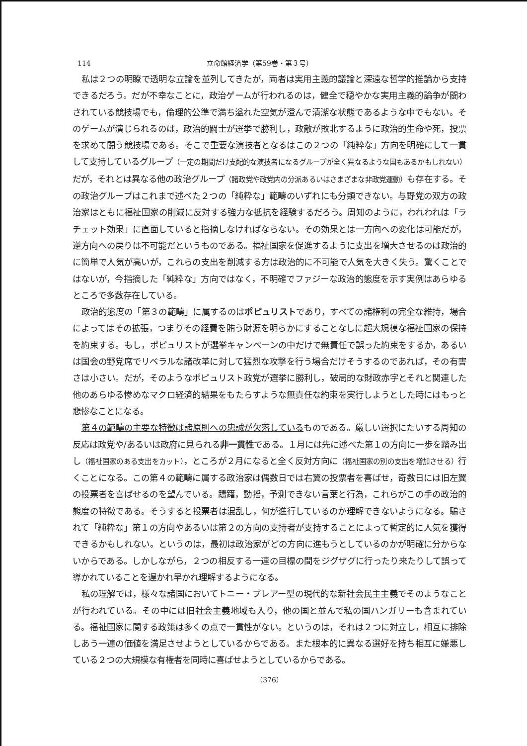114 立命館経済学（第59巻・第３号）
私は２つの明瞭で透明な立論を並列してきたが，両者は実用主義的議論と深遠な哲学的推論から支持できるだろう。だが不幸なことに，政治ゲームが行われるのは，健全で穏やかな実用主義的論争が闘わされている競技場でも，倫理的公準で満ち溢れた空気が澄んで清潔な状態であるような中でもない。そのゲームが演じられるのは，政治的闘士が選挙で勝利し，政敵が敗北するように政治的生命や死，投票を求めて闘う競技場である。そこで重要な演技者となるはこの２つの「純粋な」方向を明確にして一貫して支持しているグループ（一定の期間だけ支配的な演技者になるグループが全く異なるような国もあるかもしれない）だが，それとは異なる他の政治グループ（諸政党や政党内の分派あるいはさまざまな非政党運動）も存在する。その政治グループはこれまで述べた２つの「純粋な」範疇のいずれにも分類できない。与野党の双方の政治家はともに福祉国家の削減に反対する強力な抵抗を経験するだろう。周知のように，われわれは「ラチェット効果」に直面していると指摘しなければならない。その効果とは一方向への変化は可能だが，逆方向への戻りは不可能だというものである。福祉国家を促進するように支出を増大させるのは政治的に簡単で人気が高いが，これらの支出を削減する方は政治的に不可能で人気を大きく失う。驚くことではないが，今指摘した「純粋な」方向ではなく，不明確でファジーな政治的態度を示す実例はあらゆるところで多数存在している。
政治的態度の「第３の範疇」に属するのはポピュリストであり，すべての諸権利の完全な維持，場合によってはその拡張，つまりその経費を賄う財源を明らかにすることなしに超大規模な福祉国家の保持を約束する。もし，ポピュリストが選挙キャンペーンの中だけで無責任で誤った約束をするか，あるいは国会の野党席でリベラルな諸改革に対して猛烈な攻撃を行う場合だけそうするのであれば，その有害さは小さい。だが，そのようなポピュリスト政党が選挙に勝利し，破局的な財政赤字とそれと関連した他のあらゆる惨めなマクロ経済的結果をもたらすような無責任な約束を実行しようとした時にはもっと悲惨なことになる。
第４の範疇の主要な特徴は諸原則への忠誠が欠落しているものである。厳しい選択にたいする周知の反応は政党や/あるいは政府に見られる非一貫性である。１月には先に述べた第１の方向に一歩を踏み出し（福祉国家のある支出をカット），ところが２月になると全く反対方向に（福祉国家の別の支出を増加させる）行くことになる。この第４の範疇に属する政治家は偶数日では右翼の投票者を喜ばせ，奇数日には旧左翼の投票者を喜ばせるのを望んでいる。躊躇，動揺，予測できない言葉と行為，これらがこの手の政治的態度の特徴である。そうすると投票者は混乱し，何が進行しているのか理解できないようになる。騙されて「純粋な」第１の方向やあるいは第２の方向の支持者が支持することによって暫定的に人気を獲得できるかもしれない。というのは，最初は政治家がどの方向に進もうとしているのかが明確に分からないからである。しかしながら，２つの相反する一連の目標の間をジグザグに行ったり来たりして誤って導かれていることを遅かれ早かれ理解するようになる。
私の理解では，様々な諸国においてトニー・ブレアー型の現代的な新社会民主主義でそのようなことが行われている。その中には旧社会主義地域も入り，他の国と並んで私の国ハンガリーも含まれている。福祉国家に関する政策は多くの点で一貫性がない。というのは，それは２つに対立し，相互に排除しあう一連の価値を満足させようとしているからである。また根本的に異なる選好を持ち相互に嫌悪している２つの大規模な有権者を同時に喜ばせようとしているからである。
（376）